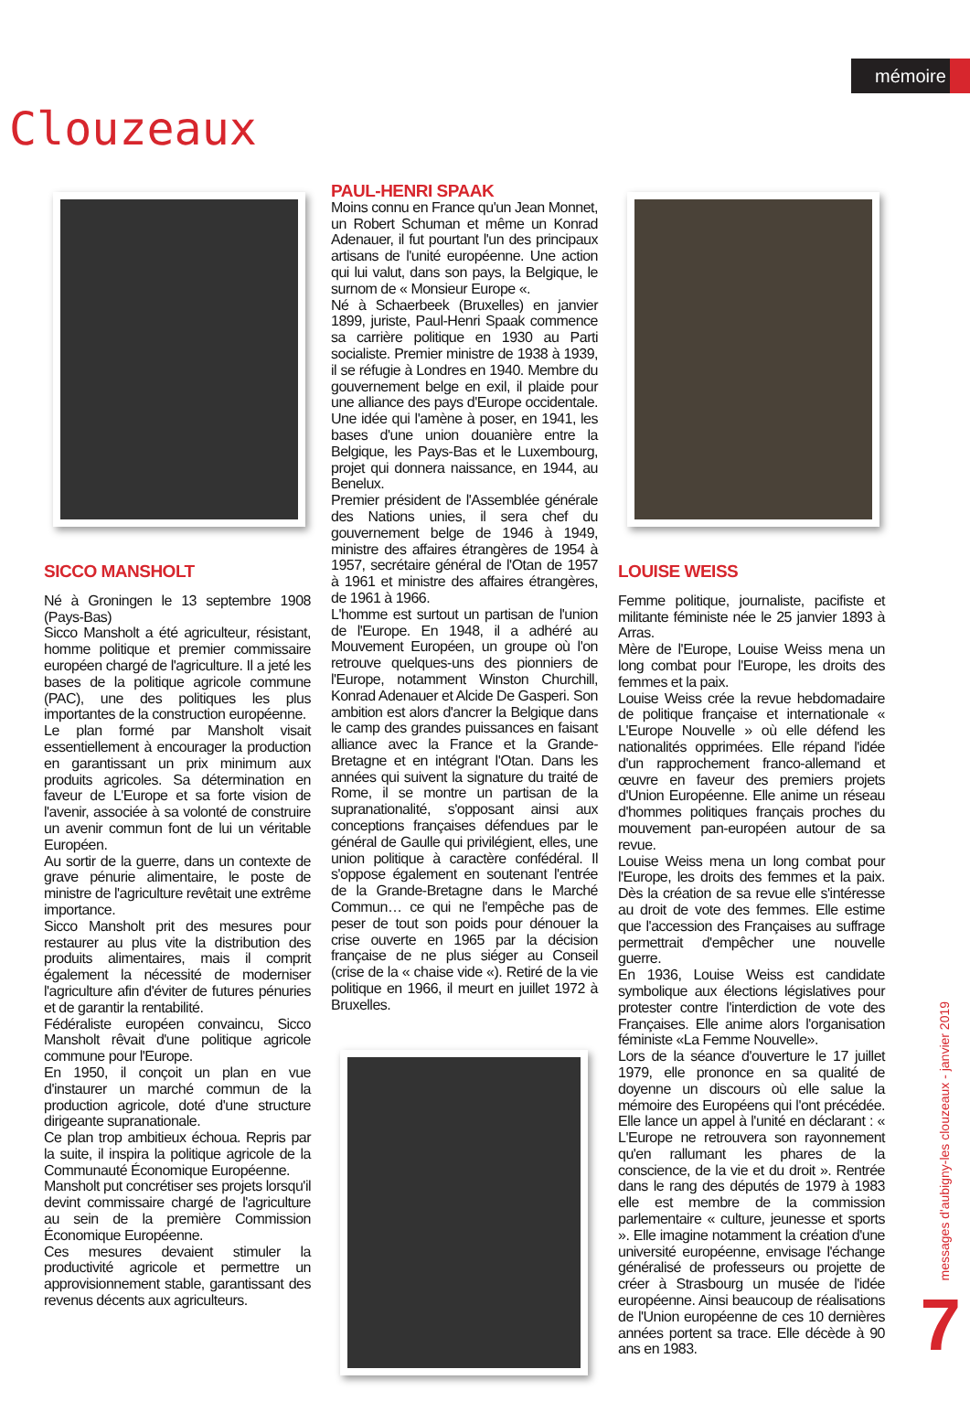mémoire
Clouzeaux
SICCO MANSHOLT
Né à Groningen le 13 septembre 1908 (Pays-Bas)
Sicco Mansholt a été agriculteur, résistant, homme politique et premier commissaire européen chargé de l'agriculture. Il a jeté les bases de la politique agricole commune (PAC), une des politiques les plus importantes de la construction européenne.
Le plan formé par Mansholt visait essentiellement à encourager la production en garantissant un prix minimum aux produits agricoles. Sa détermination en faveur de L'Europe et sa forte vision de l'avenir, associée à sa volonté de construire un avenir commun font de lui un véritable Européen.
Au sortir de la guerre, dans un contexte de grave pénurie alimentaire, le poste de ministre de l'agriculture revêtait une extrême importance.
Sicco Mansholt prit des mesures pour restaurer au plus vite la distribution des produits alimentaires, mais il comprit également la nécessité de moderniser l'agriculture afin d'éviter de futures pénuries et de garantir la rentabilité.
Fédéraliste européen convaincu, Sicco Mansholt rêvait d'une politique agricole commune pour l'Europe.
En 1950, il conçoit un plan en vue d'instaurer un marché commun de la production agricole, doté d'une structure dirigeante supranationale.
Ce plan trop ambitieux échoua. Repris par la suite, il inspira la politique agricole de la Communauté Économique Européenne.
Mansholt put concrétiser ses projets lorsqu'il devint commissaire chargé de l'agriculture au sein de la première Commission Économique Européenne.
Ces mesures devaient stimuler la productivité agricole et permettre un approvisionnement stable, garantissant des revenus décents aux agriculteurs.
PAUL-HENRI SPAAK
Moins connu en France qu'un Jean Monnet, un Robert Schuman et même un Konrad Adenauer, il fut pourtant l'un des principaux artisans de l'unité européenne. Une action qui lui valut, dans son pays, la Belgique, le surnom de « Monsieur Europe «.
Né à Schaerbeek (Bruxelles) en janvier 1899, juriste, Paul-Henri Spaak commence sa carrière politique en 1930 au Parti socialiste. Premier ministre de 1938 à 1939, il se réfugie à Londres en 1940. Membre du gouvernement belge en exil, il plaide pour une alliance des pays d'Europe occidentale. Une idée qui l'amène à poser, en 1941, les bases d'une union douanière entre la Belgique, les Pays-Bas et le Luxembourg, projet qui donnera naissance, en 1944, au Benelux.
Premier président de l'Assemblée générale des Nations unies, il sera chef du gouvernement belge de 1946 à 1949, ministre des affaires étrangères de 1954 à 1957, secrétaire général de l'Otan de 1957 à 1961 et ministre des affaires étrangères, de 1961 à 1966.
L'homme est surtout un partisan de l'union de l'Europe. En 1948, il a adhéré au Mouvement Européen, un groupe où l'on retrouve quelques-uns des pionniers de l'Europe, notamment Winston Churchill, Konrad Adenauer et Alcide De Gasperi. Son ambition est alors d'ancrer la Belgique dans le camp des grandes puissances en faisant alliance avec la France et la Grande-Bretagne et en intégrant l'Otan. Dans les années qui suivent la signature du traité de Rome, il se montre un partisan de la supranationalité, s'opposant ainsi aux conceptions françaises défendues par le général de Gaulle qui privilégient, elles, une union politique à caractère confédéral. Il s'oppose également en soutenant l'entrée de la Grande-Bretagne dans le Marché Commun… ce qui ne l'empêche pas de peser de tout son poids pour dénouer la crise ouverte en 1965 par la décision française de ne plus siéger au Conseil (crise de la « chaise vide «). Retiré de la vie politique en 1966, il meurt en juillet 1972 à Bruxelles.
LOUISE WEISS
Femme politique, journaliste, pacifiste et militante féministe née le 25 janvier 1893 à Arras.
Mère de l'Europe, Louise Weiss mena un long combat pour l'Europe, les droits des femmes et la paix.
Louise Weiss crée la revue hebdomadaire de politique française et internationale « L'Europe Nouvelle » où elle défend les nationalités opprimées. Elle répand l'idée d'un rapprochement franco-allemand et œuvre en faveur des premiers projets d'Union Européenne. Elle anime un réseau d'hommes politiques français proches du mouvement pan-européen autour de sa revue.
Louise Weiss mena un long combat pour l'Europe, les droits des femmes et la paix. Dès la création de sa revue elle s'intéresse au droit de vote des femmes. Elle estime que l'accession des Françaises au suffrage permettrait d'empêcher une nouvelle guerre.
En 1936, Louise Weiss est candidate symbolique aux élections législatives pour protester contre l'interdiction de vote des Françaises. Elle anime alors l'organisation féministe «La Femme Nouvelle».
Lors de la séance d'ouverture le 17 juillet 1979, elle prononce en sa qualité de doyenne un discours où elle salue la mémoire des Européens qui l'ont précédée. Elle lance un appel à l'unité en déclarant : « L'Europe ne retrouvera son rayonnement qu'en rallumant les phares de la conscience, de la vie et du droit ». Rentrée dans le rang des députés de 1979 à 1983 elle est membre de la commission parlementaire « culture, jeunesse et sports ». Elle imagine notamment la création d'une université européenne, envisage l'échange généralisé de professeurs ou projette de créer à Strasbourg un musée de l'idée européenne. Ainsi beaucoup de réalisations de l'Union européenne de ces 10 dernières années portent sa trace. Elle décède à 90 ans en 1983.
messages d'aubigny-les clouzeaux - janvier 2019
7